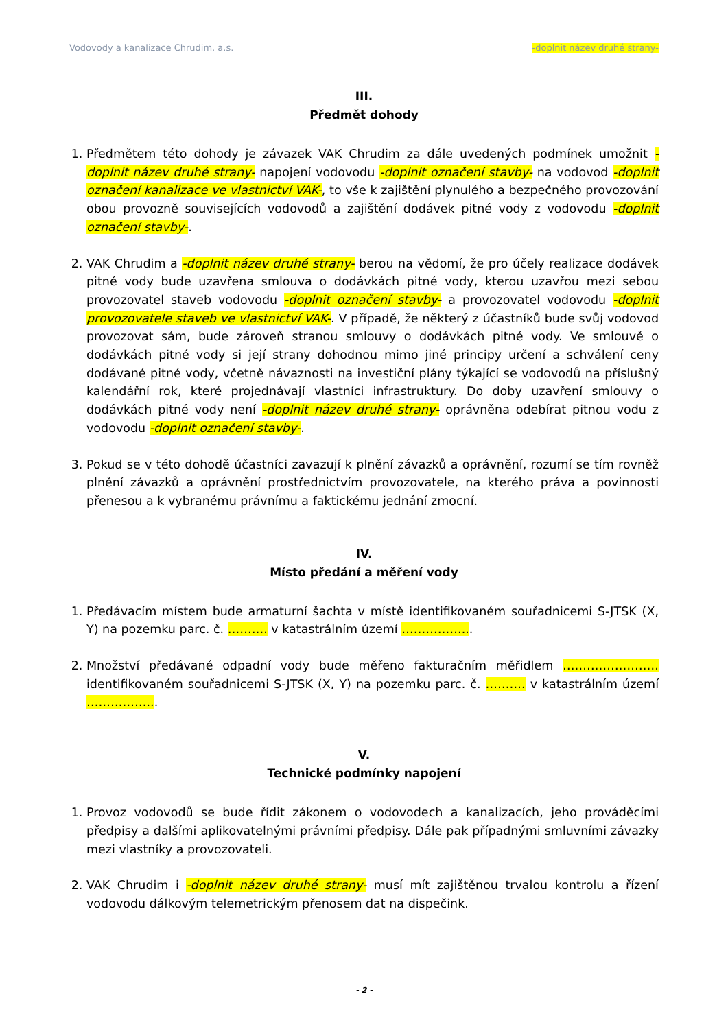Vodovody a kanalizace Chrudim, a.s. -doplnit název druhé strany-
III.
Předmět dohody
1. Předmětem této dohody je závazek VAK Chrudim za dále uvedených podmínek umožnit -doplnit název druhé strany- napojení vodovodu -doplnit označení stavby- na vodovod -doplnit označení kanalizace ve vlastnictví VAK-, to vše k zajištění plynulého a bezpečného provozování obou provozně souvisejících vodovodů a zajištění dodávek pitné vody z vodovodu -doplnit označení stavby-.
2. VAK Chrudim a -doplnit název druhé strany- berou na vědomí, že pro účely realizace dodávek pitné vody bude uzavřena smlouva o dodávkách pitné vody, kterou uzavřou mezi sebou provozovatel staveb vodovodu -doplnit označení stavby- a provozovatel vodovodu -doplnit provozovatele staveb ve vlastnictví VAK-. V případě, že některý z účastníků bude svůj vodovod provozovat sám, bude zároveň stranou smlouvy o dodávkách pitné vody. Ve smlouvě o dodávkách pitné vody si její strany dohodnou mimo jiné principy určení a schválení ceny dodávané pitné vody, včetně návaznosti na investiční plány týkající se vodovodů na příslušný kalendářní rok, které projednávají vlastníci infrastruktury. Do doby uzavření smlouvy o dodávkách pitné vody není -doplnit název druhé strany- oprávněna odebírat pitnou vodu z vodovodu -doplnit označení stavby-.
3. Pokud se v této dohodě účastníci zavazují k plnění závazků a oprávnění, rozumí se tím rovněž plnění závazků a oprávnění prostřednictvím provozovatele, na kterého práva a povinnosti přenesou a k vybranému právnímu a faktickému jednání zmocní.
IV.
Místo předání a měření vody
1. Předávacím místem bude armaturní šachta v místě identifikovaném souřadnicemi S-JTSK (X, Y) na pozemku parc. č. ………. v katastrálním území ……………...
2. Množství předávané odpadní vody bude měřeno fakturačním měřidlem …………………… identifikovaném souřadnicemi S-JTSK (X, Y) na pozemku parc. č. ………. v katastrálním území ……………...
V.
Technické podmínky napojení
1. Provoz vodovodů se bude řídit zákonem o vodovodech a kanalizacích, jeho prováděcími předpisy a dalšími aplikovatelnými právními předpisy. Dále pak případnými smluvními závazky mezi vlastníky a provozovateli.
2. VAK Chrudim i -doplnit název druhé strany- musí mít zajištěnou trvalou kontrolu a řízení vodovodu dálkovým telemetrickým přenosem dat na dispečink.
- 2 -